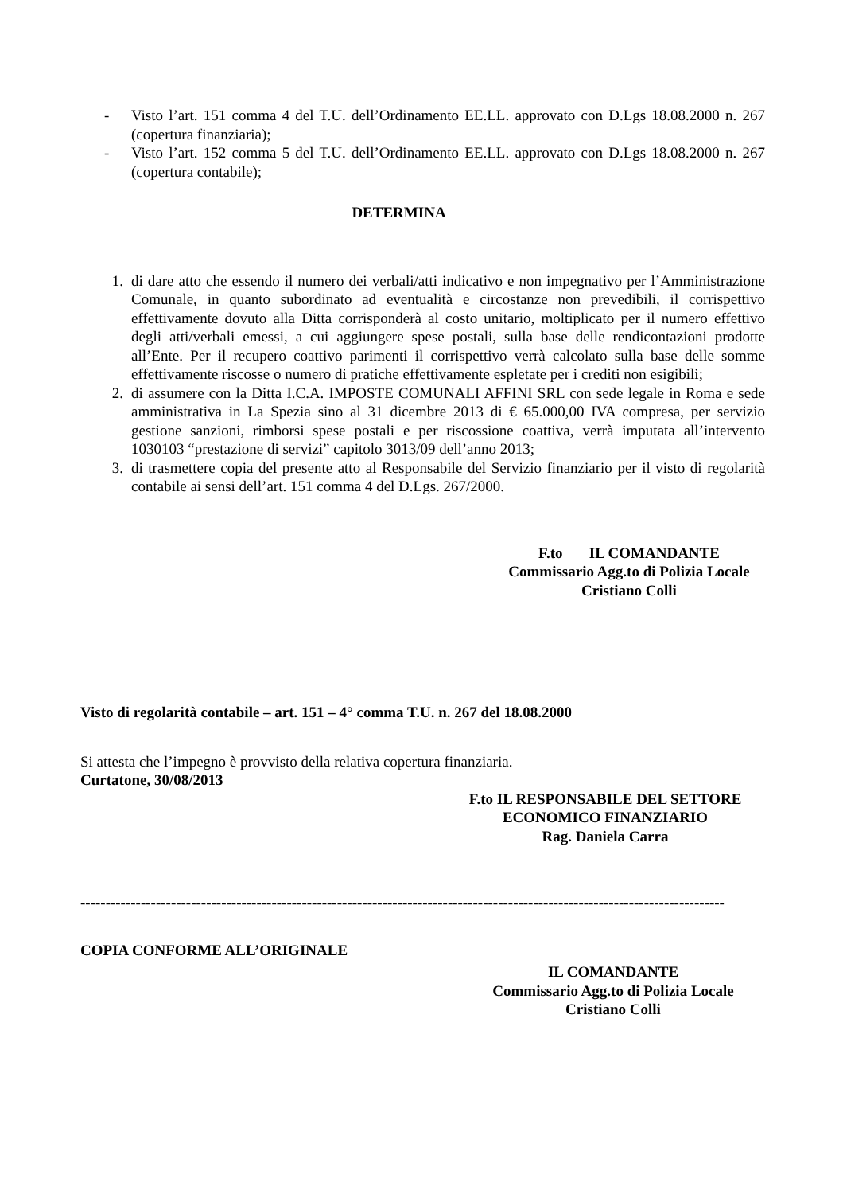- Visto l’art. 151 comma 4 del T.U. dell’Ordinamento EE.LL. approvato con D.Lgs 18.08.2000 n. 267 (copertura finanziaria);
- Visto l’art. 152 comma 5 del T.U. dell’Ordinamento EE.LL. approvato con D.Lgs 18.08.2000 n. 267 (copertura contabile);
DETERMINA
1. di dare atto che essendo il numero dei verbali/atti indicativo e non impegnativo per l’Amministrazione Comunale, in quanto subordinato ad eventualità e circostanze non prevedibili, il corrispettivo effettivamente dovuto alla Ditta corrisponderà al costo unitario, moltiplicato per il numero effettivo degli atti/verbali emessi, a cui aggiungere spese postali, sulla base delle rendicontazioni prodotte all’Ente. Per il recupero coattivo parimenti il corrispettivo verrà calcolato sulla base delle somme effettivamente riscosse o numero di pratiche effettivamente espletate per i crediti non esigibili;
2. di assumere con la Ditta I.C.A. IMPOSTE COMUNALI AFFINI SRL con sede legale in Roma e sede amministrativa in La Spezia sino al 31 dicembre 2013 di € 65.000,00 IVA compresa, per servizio gestione sanzioni, rimborsi spese postali e per riscossione coattiva, verrà imputata all’intervento 1030103 “prestazione di servizi” capitolo 3013/09 dell’anno 2013;
3. di trasmettere copia del presente atto al Responsabile del Servizio finanziario per il visto di regolarità contabile ai sensi dell’art. 151 comma 4 del D.Lgs. 267/2000.
F.to IL COMANDANTE
Commissario Agg.to di Polizia Locale
Cristiano Colli
Visto di regolarità contabile – art. 151 – 4° comma T.U. n. 267 del 18.08.2000
Si attesta che l’impegno è provvisto della relativa copertura finanziaria.
Curtatone, 30/08/2013
F.to IL RESPONSABILE DEL SETTORE
ECONOMICO FINANZIARIO
Rag. Daniela Carra
----------------------------------------------------------------------------------------------------------------------------------
COPIA CONFORME ALL’ORIGINALE
IL COMANDANTE
Commissario Agg.to di Polizia Locale
Cristiano Colli